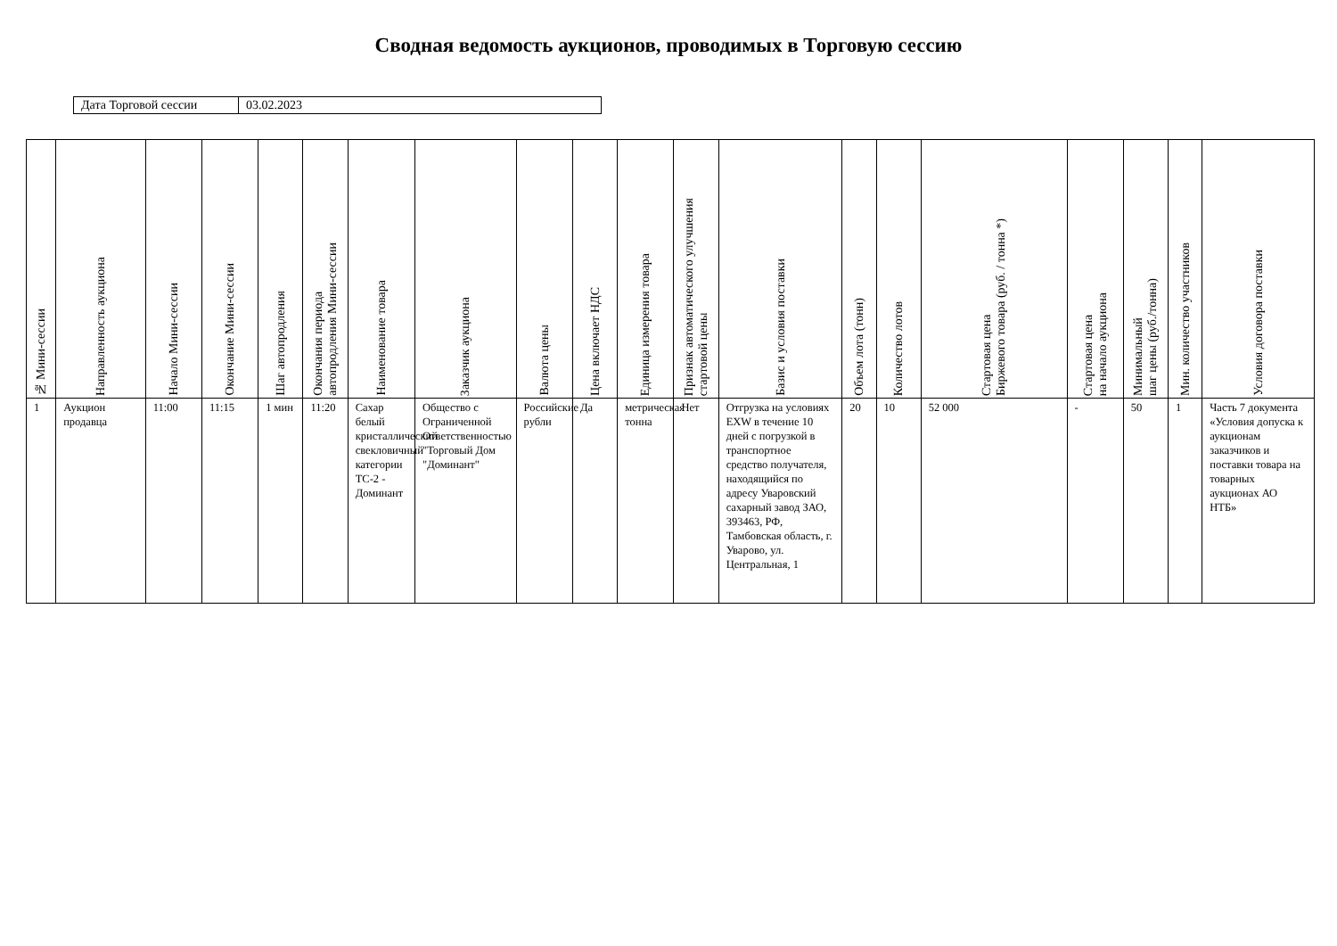Сводная ведомость аукционов, проводимых в Торговую сессию
| Дата Торговой сессии | 03.02.2023 |
| № Мини-сессии | Направленность аукциона | Начало Мини-сессии | Окончание Мини-сессии | Шаг автопродления | Окончания периода автопродления Мини-сессии | Наименование товара | Заказчик аукциона | Валюта цены | Цена включает НДС | Единица измерения товара | Признак автоматического улучшения стартовой цены | Базис и условия поставки | Объем лота (тонн) | Количество лотов | Стартовая цена Биржевого товара (руб. / тонна *) | Стартовая цена на начало аукциона | Минимальный шаг цены (руб./тонна) | Мин. количество участников | Условия договора поставки |
| --- | --- | --- | --- | --- | --- | --- | --- | --- | --- | --- | --- | --- | --- | --- | --- | --- | --- | --- | --- |
| 1 | Аукцион продавца | 11:00 | 11:15 | 1 мин | 11:20 | Сахар белый кристаллический свекловичный категории ТС-2 - Доминант | Общество с Ограниченной Ответственностью "Торговый Дом "Доминант" | Российские рубли | Да | метрическая тонна | Нет | Отгрузка на условиях EXW в течение 10 дней с погрузкой в транспортное средство получателя, находящийся по адресу Уваровский сахарный завод ЗАО, 393463, РФ, Тамбовская область, г. Уварово, ул. Центральная, 1 | 20 | 10 | 52 000 | - | 50 | 1 | Часть 7 документа «Условия допуска к аукционам заказчиков и поставки товара на товарных аукционах АО НТБ» |